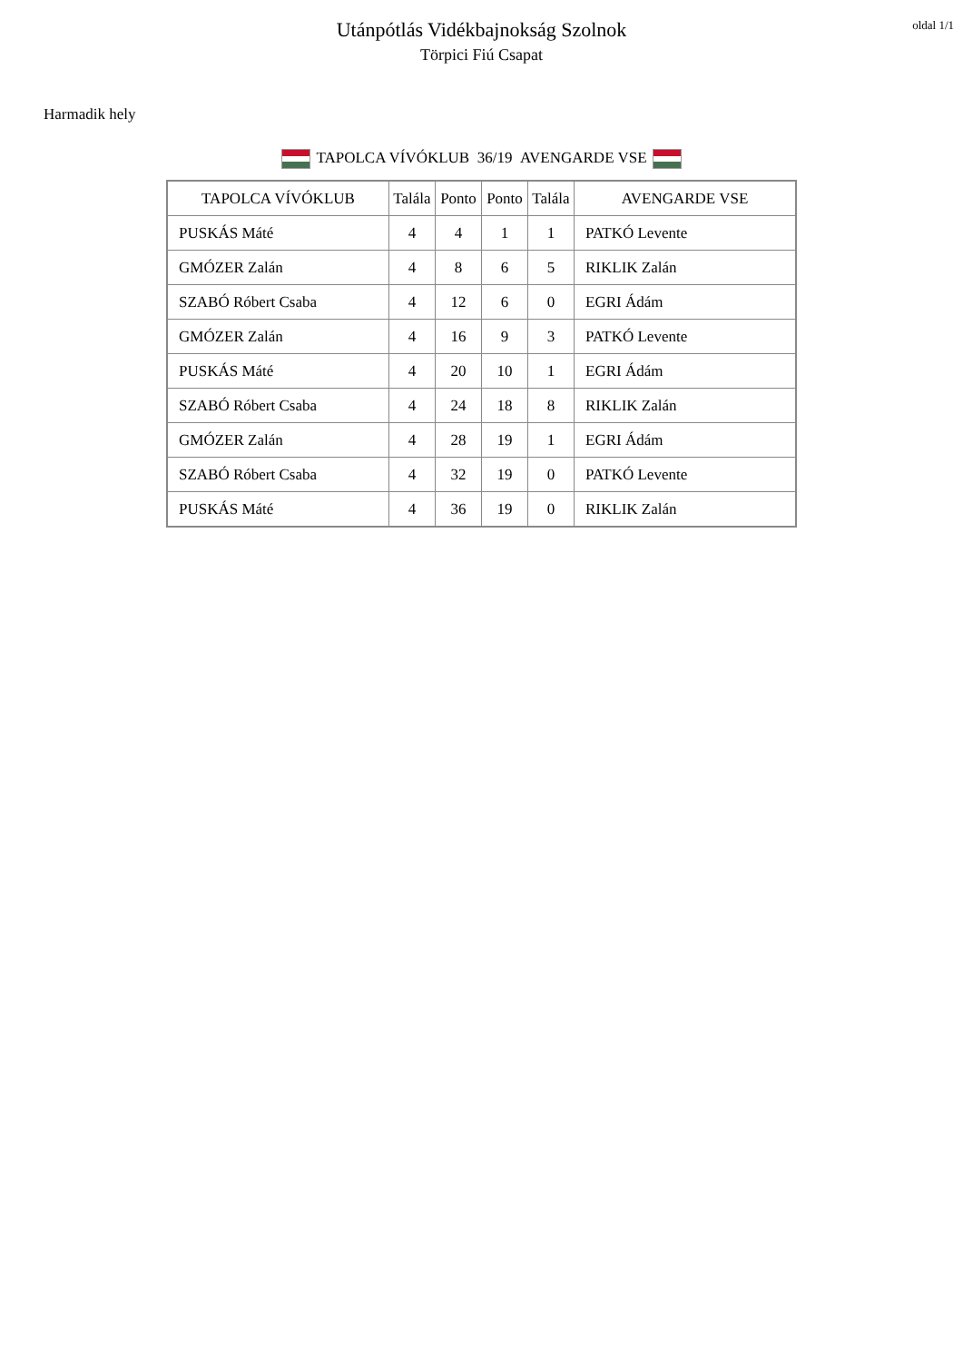oldal 1/1
Utánpótlás Vidékbajnokság Szolnok
Törpici Fiú Csapat
Harmadik hely
TAPOLCA VÍVÓKLUB 36/19 AVENGARDE VSE
| TAPOLCA VÍVÓKLUB | Talála | Ponto | Ponto | Talála | AVENGARDE VSE |
| --- | --- | --- | --- | --- | --- |
| PUSKÁS Máté | 4 | 4 | 1 | 1 | PATKÓ Levente |
| GMÓZER Zalán | 4 | 8 | 6 | 5 | RIKLIK Zalán |
| SZABÓ Róbert Csaba | 4 | 12 | 6 | 0 | EGRI Ádám |
| GMÓZER Zalán | 4 | 16 | 9 | 3 | PATKÓ Levente |
| PUSKÁS Máté | 4 | 20 | 10 | 1 | EGRI Ádám |
| SZABÓ Róbert Csaba | 4 | 24 | 18 | 8 | RIKLIK Zalán |
| GMÓZER Zalán | 4 | 28 | 19 | 1 | EGRI Ádám |
| SZABÓ Róbert Csaba | 4 | 32 | 19 | 0 | PATKÓ Levente |
| PUSKÁS Máté | 4 | 36 | 19 | 0 | RIKLIK Zalán |